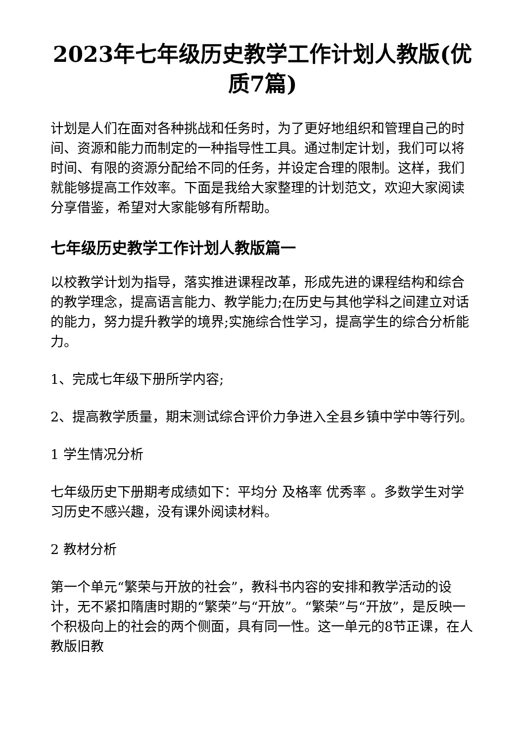2023年七年级历史教学工作计划人教版(优质7篇)
计划是人们在面对各种挑战和任务时，为了更好地组织和管理自己的时间、资源和能力而制定的一种指导性工具。通过制定计划，我们可以将时间、有限的资源分配给不同的任务，并设定合理的限制。这样，我们就能够提高工作效率。下面是我给大家整理的计划范文，欢迎大家阅读分享借鉴，希望对大家能够有所帮助。
七年级历史教学工作计划人教版篇一
以校教学计划为指导，落实推进课程改革，形成先进的课程结构和综合的教学理念，提高语言能力、教学能力;在历史与其他学科之间建立对话的能力，努力提升教学的境界;实施综合性学习，提高学生的综合分析能力。
1、完成七年级下册所学内容;
2、提高教学质量，期末测试综合评价力争进入全县乡镇中学中等行列。
1 学生情况分析
七年级历史下册期考成绩如下：平均分 及格率 优秀率 。多数学生对学习历史不感兴趣，没有课外阅读材料。
2 教材分析
第一个单元“繁荣与开放的社会”，教科书内容的安排和教学活动的设计，无不紧扣隋唐时期的“繁荣”与“开放”。“繁荣”与“开放”，是反映一个积极向上的社会的两个侧面，具有同一性。这一单元的8节正课，在人教版旧教